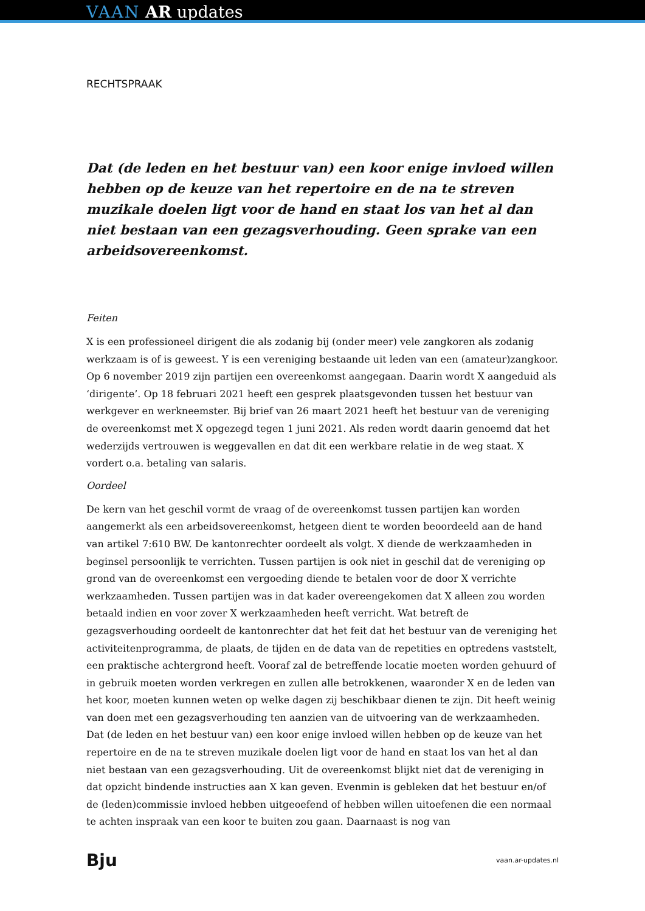VAAN AR updates
RECHTSPRAAK
Dat (de leden en het bestuur van) een koor enige invloed willen hebben op de keuze van het repertoire en de na te streven muzikale doelen ligt voor de hand en staat los van het al dan niet bestaan van een gezagsverhouding. Geen sprake van een arbeidsovereenkomst.
Feiten
X is een professioneel dirigent die als zodanig bij (onder meer) vele zangkoren als zodanig werkzaam is of is geweest. Y is een vereniging bestaande uit leden van een (amateur)zangkoor. Op 6 november 2019 zijn partijen een overeenkomst aangegaan. Daarin wordt X aangeduid als ‘dirigente’. Op 18 februari 2021 heeft een gesprek plaatsgevonden tussen het bestuur van werkgever en werkneemster. Bij brief van 26 maart 2021 heeft het bestuur van de vereniging de overeenkomst met X opgezegd tegen 1 juni 2021. Als reden wordt daarin genoemd dat het wederzijds vertrouwen is weggevallen en dat dit een werkbare relatie in de weg staat. X vordert o.a. betaling van salaris.
Oordeel
De kern van het geschil vormt de vraag of de overeenkomst tussen partijen kan worden aangemerkt als een arbeidsovereenkomst, hetgeen dient te worden beoordeeld aan de hand van artikel 7:610 BW. De kantonrechter oordeelt als volgt. X diende de werkzaamheden in beginsel persoonlijk te verrichten. Tussen partijen is ook niet in geschil dat de vereniging op grond van de overeenkomst een vergoeding diende te betalen voor de door X verrichte werkzaamheden. Tussen partijen was in dat kader overeengekomen dat X alleen zou worden betaald indien en voor zover X werkzaamheden heeft verricht. Wat betreft de gezagsverhouding oordeelt de kantonrechter dat het feit dat het bestuur van de vereniging het activiteitenprogramma, de plaats, de tijden en de data van de repetities en optredens vaststelt, een praktische achtergrond heeft. Vooraf zal de betreffende locatie moeten worden gehuurd of in gebruik moeten worden verkregen en zullen alle betrokkenen, waaronder X en de leden van het koor, moeten kunnen weten op welke dagen zij beschikbaar dienen te zijn. Dit heeft weinig van doen met een gezagsverhouding ten aanzien van de uitvoering van de werkzaamheden. Dat (de leden en het bestuur van) een koor enige invloed willen hebben op de keuze van het repertoire en de na te streven muzikale doelen ligt voor de hand en staat los van het al dan niet bestaan van een gezagsverhouding. Uit de overeenkomst blijkt niet dat de vereniging in dat opzicht bindende instructies aan X kan geven. Evenmin is gebleken dat het bestuur en/of de (leden)commissie invloed hebben uitgeoefend of hebben willen uitoefenen die een normaal te achten inspraak van een koor te buiten zou gaan. Daarnaast is nog van
Bju vaan.ar-updates.nl